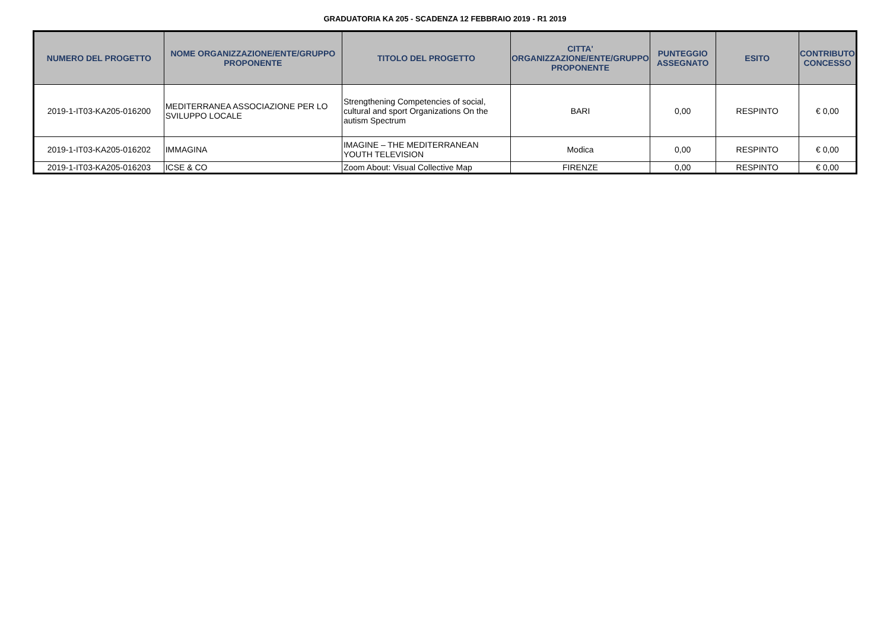GRADUATORIA KA 205 - SCADENZA 12 FEBBRAIO 2019 - R1 2019
| NUMERO DEL PROGETTO | NOME ORGANIZZAZIONE/ENTE/GRUPPO PROPONENTE | TITOLO DEL PROGETTO | CITTA' ORGANIZZAZIONE/ENTE/GRUPPO PROPONENTE | PUNTEGGIO ASSEGNATO | ESITO | CONTRIBUTO CONCESSO |
| --- | --- | --- | --- | --- | --- | --- |
| 2019-1-IT03-KA205-016200 | MEDITERRANEA ASSOCIAZIONE PER LO SVILUPPO LOCALE | Strengthening Competencies of social, cultural and sport Organizations On the autism Spectrum | BARI | 0,00 | RESPINTO | € 0,00 |
| 2019-1-IT03-KA205-016202 | IMMAGINA | IMAGINE – THE MEDITERRANEAN YOUTH TELEVISION | Modica | 0,00 | RESPINTO | € 0,00 |
| 2019-1-IT03-KA205-016203 | ICSE & CO | Zoom About: Visual Collective Map | FIRENZE | 0,00 | RESPINTO | € 0,00 |